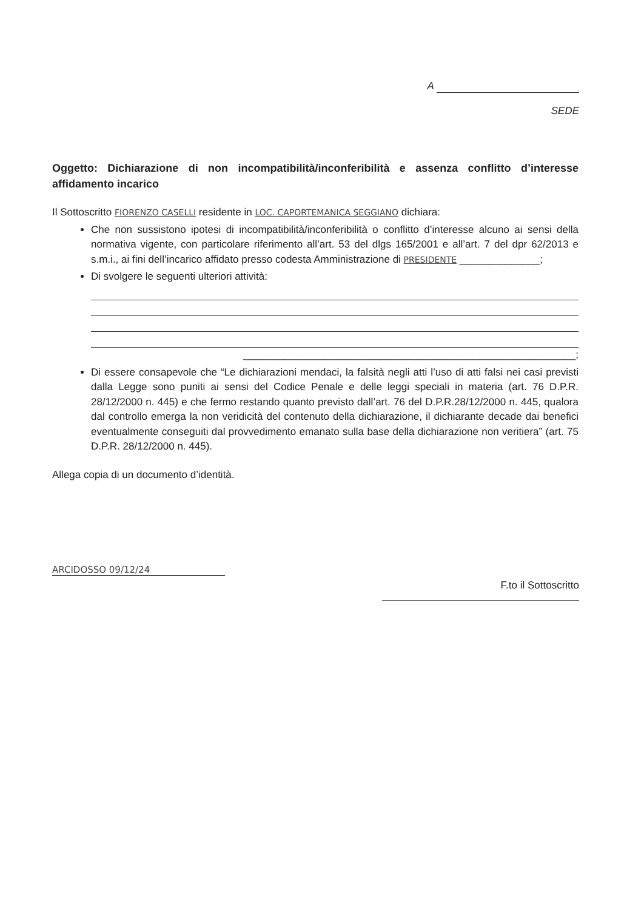A
SEDE
Oggetto: Dichiarazione di non incompatibilità/inconferibilità e assenza conflitto d’interesse affidamento incarico
Il Sottoscritto FIORENZO CASELLI residente in LOC. CAPORTEMANICA SEGGIANO dichiara:
Che non sussistono ipotesi di incompatibilità/inconferibilità o conflitto d’interesse alcuno ai sensi della normativa vigente, con particolare riferimento all’art. 53 del dlgs 165/2001 e all’art. 7 del dpr 62/2013 e s.m.i., ai fini dell’incarico affidato presso codesta Amministrazione di PRESIDENTE ______________;
Di svolgere le seguenti ulteriori attività:
__________________________________________________________;
Di essere consapevole che “Le dichiarazioni mendaci, la falsità negli atti l’uso di atti falsi nei casi previsti dalla Legge sono puniti ai sensi del Codice Penale e delle leggi speciali in materia (art. 76 D.P.R. 28/12/2000 n. 445) e che fermo restando quanto previsto dall’art. 76 del D.P.R.28/12/2000 n. 445, qualora dal controllo emerga la non veridicità del contenuto della dichiarazione, il dichiarante decade dai benefici eventualmente conseguiti dal provvedimento emanato sulla base della dichiarazione non veritiera” (art. 75 D.P.R. 28/12/2000 n. 445).
Allega copia di un documento d’identità.
ARCIDOSSO 09/12/24
F.to il Sottoscritto